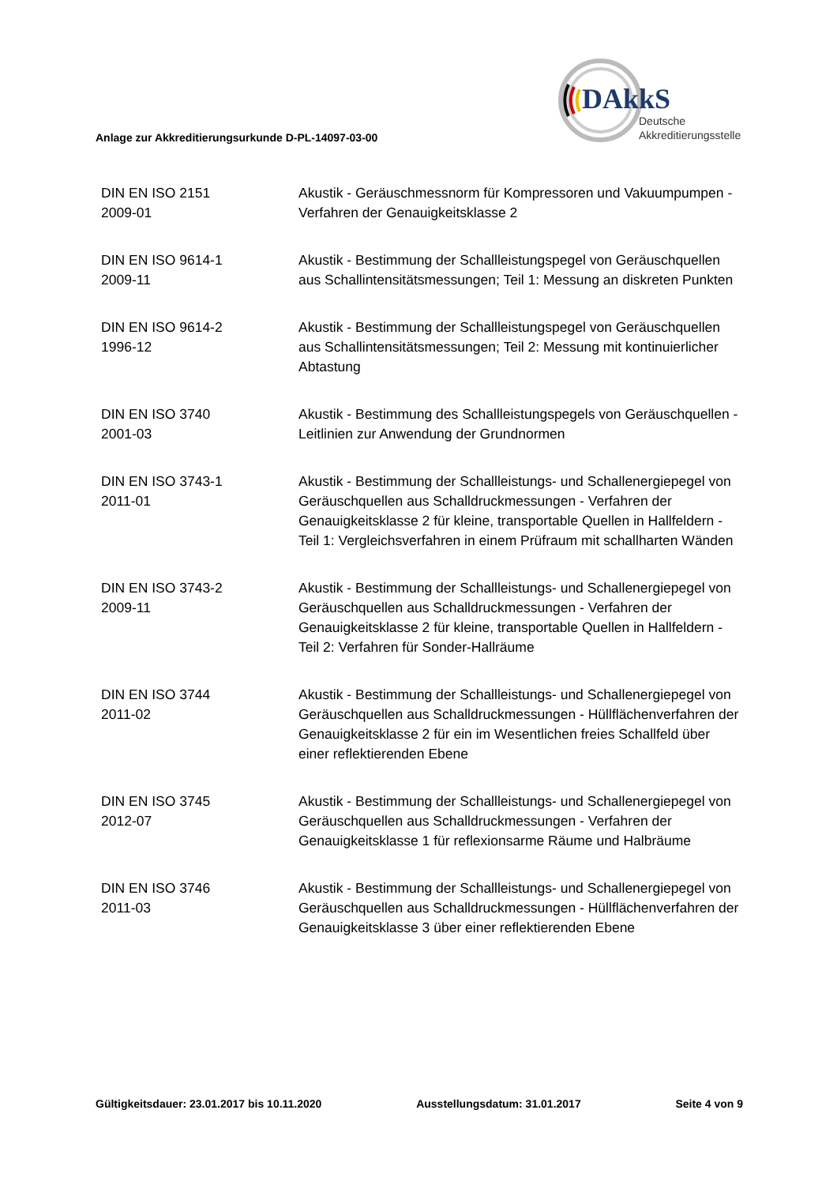DAkkS
Deutsche
Akkreditierungsstelle
Anlage zur Akkreditierungsurkunde D-PL-14097-03-00
DIN EN ISO 2151
2009-01
Akustik - Geräuschmessnorm für Kompressoren und Vakuumpumpen - Verfahren der Genauigkeitsklasse 2
DIN EN ISO 9614-1
2009-11
Akustik - Bestimmung der Schallleistungspegel von Geräuschquellen aus Schallintensitätsmessungen; Teil 1: Messung an diskreten Punkten
DIN EN ISO 9614-2
1996-12
Akustik - Bestimmung der Schallleistungspegel von Geräuschquellen aus Schallintensitätsmessungen; Teil 2: Messung mit kontinuierlicher Abtastung
DIN EN ISO 3740
2001-03
Akustik - Bestimmung des Schallleistungspegels von Geräuschquellen - Leitlinien zur Anwendung der Grundnormen
DIN EN ISO 3743-1
2011-01
Akustik - Bestimmung der Schallleistungs- und Schallenergiepegel von Geräuschquellen aus Schalldruckmessungen - Verfahren der Genauigkeitsklasse 2 für kleine, transportable Quellen in Hallfeldern - Teil 1: Vergleichsverfahren in einem Prüfraum mit schallharten Wänden
DIN EN ISO 3743-2
2009-11
Akustik - Bestimmung der Schallleistungs- und Schallenergiepegel von Geräuschquellen aus Schalldruckmessungen - Verfahren der Genauigkeitsklasse 2 für kleine, transportable Quellen in Hallfeldern - Teil 2: Verfahren für Sonder-Hallräume
DIN EN ISO 3744
2011-02
Akustik - Bestimmung der Schallleistungs- und Schallenergiepegel von Geräuschquellen aus Schalldruckmessungen - Hüllflächenverfahren der Genauigkeitsklasse 2 für ein im Wesentlichen freies Schallfeld über einer reflektierenden Ebene
DIN EN ISO 3745
2012-07
Akustik - Bestimmung der Schallleistungs- und Schallenergiepegel von Geräuschquellen aus Schalldruckmessungen - Verfahren der Genauigkeitsklasse 1 für reflexionsarme Räume und Halbräume
DIN EN ISO 3746
2011-03
Akustik - Bestimmung der Schallleistungs- und Schallenergiepegel von Geräuschquellen aus Schalldruckmessungen - Hüllflächenverfahren der Genauigkeitsklasse 3 über einer reflektierenden Ebene
Gültigkeitsdauer: 23.01.2017 bis 10.11.2020 Ausstellungsdatum: 31.01.2017 Seite 4 von 9